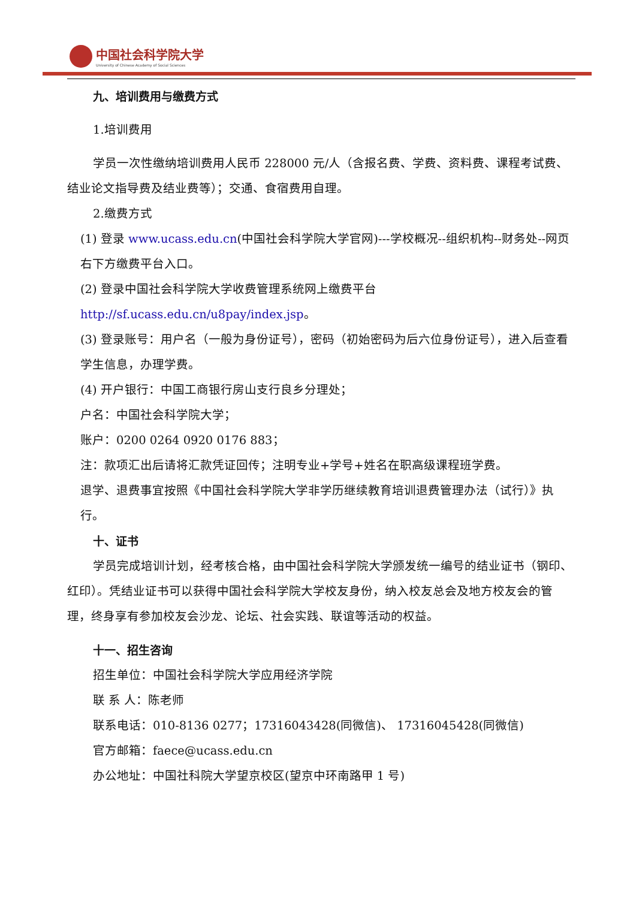中国社会科学院大学
University of Chinese Academy of Social Sciences
九、培训费用与缴费方式
1.培训费用
学员一次性缴纳培训费用人民币 228000 元/人（含报名费、学费、资料费、课程考试费、结业论文指导费及结业费等）；交通、食宿费用自理。
2.缴费方式
(1) 登录 www.ucass.edu.cn(中国社会科学院大学官网)---学校概况--组织机构--财务处--网页右下方缴费平台入口。
(2) 登录中国社会科学院大学收费管理系统网上缴费平台 http://sf.ucass.edu.cn/u8pay/index.jsp。
(3) 登录账号：用户名（一般为身份证号），密码（初始密码为后六位身份证号），进入后查看学生信息，办理学费。
(4) 开户银行：中国工商银行房山支行良乡分理处；
户名：中国社会科学院大学；
账户：0200 0264 0920 0176 883；
注：款项汇出后请将汇款凭证回传；注明专业+学号+姓名在职高级课程班学费。
退学、退费事宜按照《中国社会科学院大学非学历继续教育培训退费管理办法（试行）》执行。
十、证书
学员完成培训计划，经考核合格，由中国社会科学院大学颁发统一编号的结业证书（钢印、红印）。凭结业证书可以获得中国社会科学院大学校友身份，纳入校友总会及地方校友会的管理，终身享有参加校友会沙龙、论坛、社会实践、联谊等活动的权益。
十一、招生咨询
招生单位：中国社会科学院大学应用经济学院
联 系 人：陈老师
联系电话：010-8136 0277；17316043428(同微信)、 17316045428(同微信)
官方邮箱：faece@ucass.edu.cn
办公地址：中国社科院大学望京校区(望京中环南路甲 1 号)